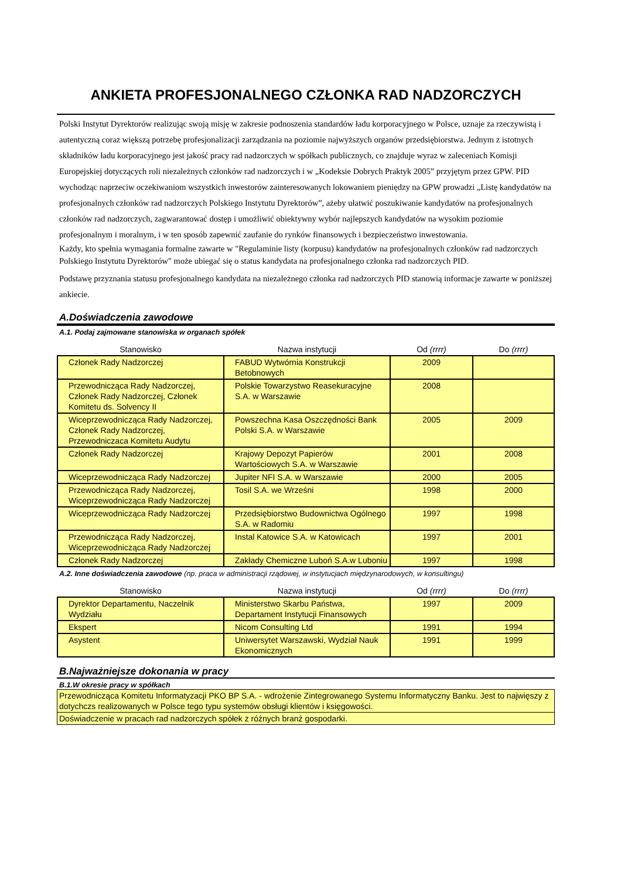ANKIETA PROFESJONALNEGO CZŁONKA RAD NADZORCZYCH
Polski Instytut Dyrektorów realizując swoją misję w zakresie podnoszenia standardów ładu korporacyjnego w Polsce, uznaje za rzeczywistą i autentyczną coraz większą potrzebę profesjonalizacji zarządzania na poziomie najwyższych organów przedsiębiorstwa. Jednym z istotnych składników ładu korporacyjnego jest jakość pracy rad nadzorczych w spółkach publicznych, co znajduje wyraz w zaleceniach Komisji Europejskiej dotyczących roli niezależnych członków rad nadzorczych i w „Kodeksie Dobrych Praktyk 2005” przyjętym przez GPW. PID wychodząc naprzeciw oczekiwaniom wszystkich inwestorów zainteresowanych lokowaniem pieniędzy na GPW prowadzi „Listę kandydatów na profesjonalnych członków rad nadzorczych Polskiego Instytutu Dyrektorów”, ażeby ułatwić poszukiwanie kandydatów na profesjonalnych członków rad nadzorczych, zagwarantować dostęp i umożliwić obiektywny wybór najlepszych kandydatów na wysokim poziomie profesjonalnym i moralnym, i w ten sposób zapewnić zaufanie do rynków finansowych i bezpieczeństwo inwestowania.
Każdy, kto spełnia wymagania formalne zawarte w "Regulaminie listy (korpusu) kandydatów na profesjonalnych członków rad nadzorczych Polskiego Instytutu Dyrektorów" może ubiegać się o status kandydata na profesjonalnego członka rad nadzorczych PID.
Podstawę przyznania statusu profesjonalnego kandydata na niezależnego członka rad nadzorczych PID stanowią informacje zawarte w poniższej ankiecie.
A.Doświadczenia zawodowe
A.1. Podaj zajmowane stanowiska w organach spółek
| Stanowisko | Nazwa instytucji | Od (rrrr) | Do (rrrr) |
| --- | --- | --- | --- |
| Członek Rady Nadzorczej | FABUD Wytwórnia Konstrukcji Betobnowych | 2009 | |
| Przewodnicząca Rady Nadzorczej, Członek Rady Nadzorczej, Członek Komitetu ds. Solvency II | Polskie Towarzystwo Reasekuracyjne S.A. w Warszawie | 2008 | |
| Wiceprzewodnicząca Rady Nadzorczej, Członek Rady Nadzorczej, Przewodniczaca Komitetu Audytu | Powszechna Kasa Oszczędności Bank Polski S.A. w Warszawie | 2005 | 2009 |
| Członek Rady Nadzorczej | Krajowy Depozyt Papierów Wartościowych S.A. w Warszawie | 2001 | 2008 |
| Wiceprzewodnicząca Rady Nadzorczej | Jupiter NFI S.A. w Warszawie | 2000 | 2005 |
| Przewodnicząca Rady Nadzorczej, Wiceprzewodnicząca Rady Nadzorczej | Tosil S.A. we Wrześni | 1998 | 2000 |
| Wiceprzewodnicząca Rady Nadzorczej | Przedsiębiorstwo Budownictwa Ogólnego S.A. w Radomiu | 1997 | 1998 |
| Przewodnicząca Rady Nadzorczej, Wiceprzewodnicząca Rady Nadzorczej | Instal Katowice S.A. w Katowicach | 1997 | 2001 |
| Członek Rady Nadzorczej | Zakłady Chemiczne Luboń S.A.w Luboniu | 1997 | 1998 |
A.2. Inne doświadczenia zawodowe (np. praca w administracji rządowej, w instytucjach międzynarodowych, w konsultingu)
| Stanowisko | Nazwa instytucji | Od (rrrr) | Do (rrrr) |
| --- | --- | --- | --- |
| Dyrektor Departamentu, Naczelnik Wydziału | Ministerstwo Skarbu Państwa, Departament Instytucji Finansowych | 1997 | 2009 |
| Ekspert | Nicom Consulting Ltd | 1991 | 1994 |
| Asystent | Uniwersytet Warszawski, Wydział Nauk Ekonomicznych | 1991 | 1999 |
B.Najważniejsze dokonania w pracy
B.1.W okresie pracy w spółkach
| Przewodnicząca Komitetu Informatyzacji PKO BP S.A. - wdrożenie Zintegrowanego Systemu Informatyczny Banku. Jest to najwięszy z dotychczs realizowanych w Polsce tego typu systemów obsługi klientów i księgowości. |
| Doświadczenie w pracach rad nadzorczych spółek z różnych branż gospodarki. |